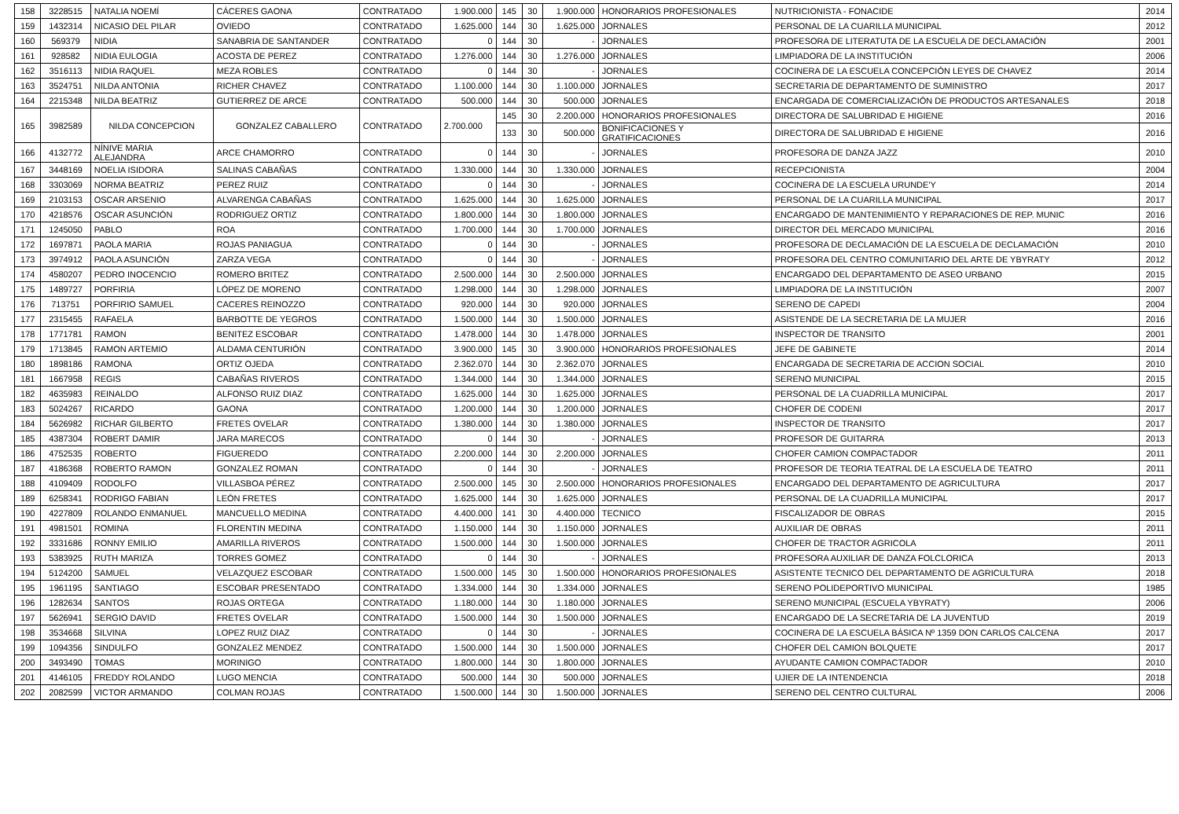| 158 | 3228515 | NATALIA NOEMÍ | CÁCERES GAONA | CONTRATADO | 1.900.000 | 145 | 30 | 1.900.000 | HONORARIOS PROFESIONALES | NUTRICIONISTA - FONACIDE | 2014 |
| 159 | 1432314 | NICASIO DEL PILAR | OVIEDO | CONTRATADO | 1.625.000 | 144 | 30 | 1.625.000 | JORNALES | PERSONAL DE LA CUARILLA MUNICIPAL | 2012 |
| 160 | 569379 | NIDIA | SANABRIA DE SANTANDER | CONTRATADO | 0 | 144 | 30 | - | JORNALES | PROFESORA DE LITERATUTA DE LA ESCUELA DE DECLAMACIÓN | 2001 |
| 161 | 928582 | NIDIA EULOGIA | ACOSTA DE PEREZ | CONTRATADO | 1.276.000 | 144 | 30 | 1.276.000 | JORNALES | LIMPIADORA DE LA INSTITUCIÓN | 2006 |
| 162 | 3516113 | NIDIA RAQUEL | MEZA ROBLES | CONTRATADO | 0 | 144 | 30 | - | JORNALES | COCINERA DE LA ESCUELA CONCEPCIÓN LEYES DE CHAVEZ | 2014 |
| 163 | 3524751 | NILDA ANTONIA | RICHER CHAVEZ | CONTRATADO | 1.100.000 | 144 | 30 | 1.100.000 | JORNALES | SECRETARIA DE DEPARTAMENTO DE SUMINISTRO | 2017 |
| 164 | 2215348 | NILDA BEATRIZ | GUTIERREZ DE ARCE | CONTRATADO | 500.000 | 144 | 30 | 500.000 | JORNALES | ENCARGADA DE COMERCIALIZACIÓN DE PRODUCTOS ARTESANALES | 2018 |
| 165 | 3982589 | NILDA CONCEPCION | GONZALEZ CABALLERO | CONTRATADO | 2.700.000 | 145 | 30 | 2.200.000 | HONORARIOS PROFESIONALES | DIRECTORA DE SALUBRIDAD E HIGIENE | 2016 |
| | | | | | | 133 | 30 | 500.000 | BONIFICACIONES Y GRATIFICACIONES | DIRECTORA DE SALUBRIDAD E HIGIENE | 2016 |
| 166 | 4132772 | NÍNIVE MARIA ALEJANDRA | ARCE CHAMORRO | CONTRATADO | 0 | 144 | 30 | - | JORNALES | PROFESORA DE DANZA JAZZ | 2010 |
| 167 | 3448169 | NOELIA ISIDORA | SALINAS CABAÑAS | CONTRATADO | 1.330.000 | 144 | 30 | 1.330.000 | JORNALES | RECEPCIONISTA | 2004 |
| 168 | 3303069 | NORMA BEATRIZ | PEREZ RUIZ | CONTRATADO | 0 | 144 | 30 | - | JORNALES | COCINERA DE LA ESCUELA URUNDE'Y | 2014 |
| 169 | 2103153 | OSCAR ARSENIO | ALVARENGA CABAÑAS | CONTRATADO | 1.625.000 | 144 | 30 | 1.625.000 | JORNALES | PERSONAL DE LA CUARILLA MUNICIPAL | 2017 |
| 170 | 4218576 | OSCAR ASUNCIÓN | RODRIGUEZ ORTIZ | CONTRATADO | 1.800.000 | 144 | 30 | 1.800.000 | JORNALES | ENCARGADO DE MANTENIMIENTO Y REPARACIONES DE REP. MUNIC | 2016 |
| 171 | 1245050 | PABLO | ROA | CONTRATADO | 1.700.000 | 144 | 30 | 1.700.000 | JORNALES | DIRECTOR DEL MERCADO MUNICIPAL | 2016 |
| 172 | 1697871 | PAOLA MARIA | ROJAS PANIAGUA | CONTRATADO | 0 | 144 | 30 | - | JORNALES | PROFESORA DE DECLAMACIÓN DE LA ESCUELA DE DECLAMACIÓN | 2010 |
| 173 | 3974912 | PAOLA ASUNCIÓN | ZARZA VEGA | CONTRATADO | 0 | 144 | 30 | - | JORNALES | PROFESORA DEL CENTRO COMUNITARIO DEL ARTE DE YBYRATY | 2012 |
| 174 | 4580207 | PEDRO INOCENCIO | ROMERO BRITEZ | CONTRATADO | 2.500.000 | 144 | 30 | 2.500.000 | JORNALES | ENCARGADO DEL DEPARTAMENTO DE ASEO URBANO | 2015 |
| 175 | 1489727 | PORFIRIA | LÓPEZ DE MORENO | CONTRATADO | 1.298.000 | 144 | 30 | 1.298.000 | JORNALES | LIMPIADORA DE LA INSTITUCIÓN | 2007 |
| 176 | 713751 | PORFIRIO SAMUEL | CACERES REINOZZO | CONTRATADO | 920.000 | 144 | 30 | 920.000 | JORNALES | SERENO DE CAPEDI | 2004 |
| 177 | 2315455 | RAFAELA | BARBOTTE DE YEGROS | CONTRATADO | 1.500.000 | 144 | 30 | 1.500.000 | JORNALES | ASISTENDE DE LA SECRETARIA DE LA MUJER | 2016 |
| 178 | 1771781 | RAMON | BENITEZ ESCOBAR | CONTRATADO | 1.478.000 | 144 | 30 | 1.478.000 | JORNALES | INSPECTOR DE TRANSITO | 2001 |
| 179 | 1713845 | RAMON ARTEMIO | ALDAMA CENTURIÓN | CONTRATADO | 3.900.000 | 145 | 30 | 3.900.000 | HONORARIOS PROFESIONALES | JEFE DE GABINETE | 2014 |
| 180 | 1898186 | RAMONA | ORTIZ OJEDA | CONTRATADO | 2.362.070 | 144 | 30 | 2.362.070 | JORNALES | ENCARGADA DE SECRETARIA DE ACCION SOCIAL | 2010 |
| 181 | 1667958 | REGIS | CABAÑAS RIVEROS | CONTRATADO | 1.344.000 | 144 | 30 | 1.344.000 | JORNALES | SERENO MUNICIPAL | 2015 |
| 182 | 4635983 | REINALDO | ALFONSO RUIZ DIAZ | CONTRATADO | 1.625.000 | 144 | 30 | 1.625.000 | JORNALES | PERSONAL DE LA CUADRILLA MUNICIPAL | 2017 |
| 183 | 5024267 | RICARDO | GAONA | CONTRATADO | 1.200.000 | 144 | 30 | 1.200.000 | JORNALES | CHOFER DE CODENI | 2017 |
| 184 | 5626982 | RICHAR GILBERTO | FRETES OVELAR | CONTRATADO | 1.380.000 | 144 | 30 | 1.380.000 | JORNALES | INSPECTOR DE TRANSITO | 2017 |
| 185 | 4387304 | ROBERT DAMIR | JARA MARECOS | CONTRATADO | 0 | 144 | 30 | - | JORNALES | PROFESOR DE GUITARRA | 2013 |
| 186 | 4752535 | ROBERTO | FIGUEREDO | CONTRATADO | 2.200.000 | 144 | 30 | 2.200.000 | JORNALES | CHOFER CAMION COMPACTADOR | 2011 |
| 187 | 4186368 | ROBERTO RAMON | GONZALEZ ROMAN | CONTRATADO | 0 | 144 | 30 | - | JORNALES | PROFESOR DE TEORIA TEATRAL DE LA ESCUELA DE TEATRO | 2011 |
| 188 | 4109409 | RODOLFO | VILLASBOA PÉREZ | CONTRATADO | 2.500.000 | 145 | 30 | 2.500.000 | HONORARIOS PROFESIONALES | ENCARGADO DEL DEPARTAMENTO DE AGRICULTURA | 2017 |
| 189 | 6258341 | RODRIGO FABIAN | LEÓN FRETES | CONTRATADO | 1.625.000 | 144 | 30 | 1.625.000 | JORNALES | PERSONAL DE LA CUADRILLA MUNICIPAL | 2017 |
| 190 | 4227809 | ROLANDO ENMANUEL | MANCUELLO MEDINA | CONTRATADO | 4.400.000 | 141 | 30 | 4.400.000 | TECNICO | FISCALIZADOR DE OBRAS | 2015 |
| 191 | 4981501 | ROMINA | FLORENTIN MEDINA | CONTRATADO | 1.150.000 | 144 | 30 | 1.150.000 | JORNALES | AUXILIAR DE OBRAS | 2011 |
| 192 | 3331686 | RONNY EMILIO | AMARILLA RIVEROS | CONTRATADO | 1.500.000 | 144 | 30 | 1.500.000 | JORNALES | CHOFER DE TRACTOR AGRICOLA | 2011 |
| 193 | 5383925 | RUTH MARIZA | TORRES GOMEZ | CONTRATADO | 0 | 144 | 30 | - | JORNALES | PROFESORA AUXILIAR DE DANZA FOLCLORICA | 2013 |
| 194 | 5124200 | SAMUEL | VELAZQUEZ ESCOBAR | CONTRATADO | 1.500.000 | 145 | 30 | 1.500.000 | HONORARIOS PROFESIONALES | ASISTENTE TECNICO DEL DEPARTAMENTO DE AGRICULTURA | 2018 |
| 195 | 1961195 | SANTIAGO | ESCOBAR PRESENTADO | CONTRATADO | 1.334.000 | 144 | 30 | 1.334.000 | JORNALES | SERENO POLIDEPORTIVO MUNICIPAL | 1985 |
| 196 | 1282634 | SANTOS | ROJAS ORTEGA | CONTRATADO | 1.180.000 | 144 | 30 | 1.180.000 | JORNALES | SERENO MUNICIPAL (ESCUELA YBYRATY) | 2006 |
| 197 | 5626941 | SERGIO DAVID | FRETES OVELAR | CONTRATADO | 1.500.000 | 144 | 30 | 1.500.000 | JORNALES | ENCARGADO DE LA SECRETARIA DE LA JUVENTUD | 2019 |
| 198 | 3534668 | SILVINA | LOPEZ RUIZ DIAZ | CONTRATADO | 0 | 144 | 30 | - | JORNALES | COCINERA DE LA ESCUELA BÁSICA Nº 1359 DON CARLOS CALCENA | 2017 |
| 199 | 1094356 | SINDULFO | GONZALEZ MENDEZ | CONTRATADO | 1.500.000 | 144 | 30 | 1.500.000 | JORNALES | CHOFER DEL CAMION BOLQUETE | 2017 |
| 200 | 3493490 | TOMAS | MORINIGO | CONTRATADO | 1.800.000 | 144 | 30 | 1.800.000 | JORNALES | AYUDANTE CAMION COMPACTADOR | 2010 |
| 201 | 4146105 | FREDDY ROLANDO | LUGO MENCIA | CONTRATADO | 500.000 | 144 | 30 | 500.000 | JORNALES | UJIER DE LA INTENDENCIA | 2018 |
| 202 | 2082599 | VICTOR ARMANDO | COLMAN ROJAS | CONTRATADO | 1.500.000 | 144 | 30 | 1.500.000 | JORNALES | SERENO DEL CENTRO CULTURAL | 2006 |